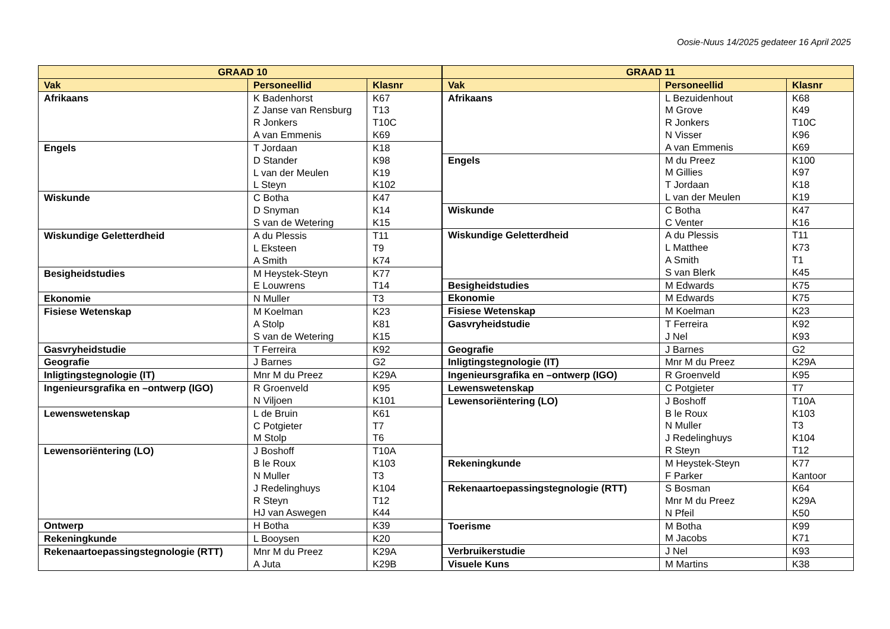Oosie-Nuus 14/2025 gedateer 16 April 2025
| GRAAD 10 | | |
| --- | --- | --- |
| Vak | Personeellid | Klasnr |
| Afrikaans | K Badenhorst Z Janse van Rensburg R Jonkers A van Emmenis | K67 T13 T10C K69 |
| Engels | T Jordaan D Stander L van der Meulen L Steyn | K18 K98 K19 K102 |
| Wiskunde | C Botha D Snyman S van de Wetering | K47 K14 K15 |
| Wiskundige Geletterdheid | A du Plessis L Eksteen A Smith | T11 T9 K74 |
| Besigheidstudies | M Heystek-Steyn E Louwrens | K77 T14 |
| Ekonomie | N Muller | T3 |
| Fisiese Wetenskap | M Koelman A Stolp S van de Wetering | K23 K81 K15 |
| Gasvryheidstudie | T Ferreira | K92 |
| Geografie | J Barnes | G2 |
| Inligtingstegnologie (IT) | Mnr M du Preez | K29A |
| Ingenieursgrafika en –ontwerp (IGO) | R Groenveld N Viljoen | K95 K101 |
| Lewenswetenskap | L de Bruin C Potgieter M Stolp | K61 T7 T6 |
| Lewensoriëntering (LO) | J Boshoff B le Roux N Muller J Redelinghuys R Steyn HJ van Aswegen | T10A K103 T3 K104 T12 K44 |
| Ontwerp | H Botha | K39 |
| Rekeningkunde | L Booysen | K20 |
| Rekenaartoepassingstegnologie (RTT) | Mnr M du Preez A Juta | K29A K29B |
| GRAAD 11 | | |
| --- | --- | --- |
| Vak | Personeellid | Klasnr |
| Afrikaans | L Bezuidenhout M Grove R Jonkers N Visser A van Emmenis | K68 K49 T10C K96 K69 |
| Engels | M du Preez M Gillies T Jordaan L van der Meulen | K100 K97 K18 K19 |
| Wiskunde | C Botha C Venter | K47 K16 |
| Wiskundige Geletterdheid | A du Plessis L Matthee A Smith S van Blerk | T11 K73 T1 K45 |
| Besigheidstudies | M Edwards | K75 |
| Ekonomie | M Edwards | K75 |
| Fisiese Wetenskap | M Koelman | K23 |
| Gasvryheidstudie | T Ferreira J Nel | K92 K93 |
| Geografie | J Barnes | G2 |
| Inligtingstegnologie (IT) | Mnr M du Preez | K29A |
| Ingenieursgrafika en –ontwerp (IGO) | R Groenveld | K95 |
| Lewenswetenskap | C Potgieter | T7 |
| Lewensoriëntering (LO) | J Boshoff B le Roux N Muller J Redelinghuys R Steyn | T10A K103 T3 K104 T12 |
| Rekeningkunde | M Heystek-Steyn F Parker | K77 Kantoor |
| Rekenaartoepassingstegnologie (RTT) | S Bosman Mnr M du Preez N Pfeil | K64 K29A K50 |
| Toerisme | M Botha M Jacobs | K99 K71 |
| Verbruikerstudie | J Nel | K93 |
| Visuele Kuns | M Martins | K38 |